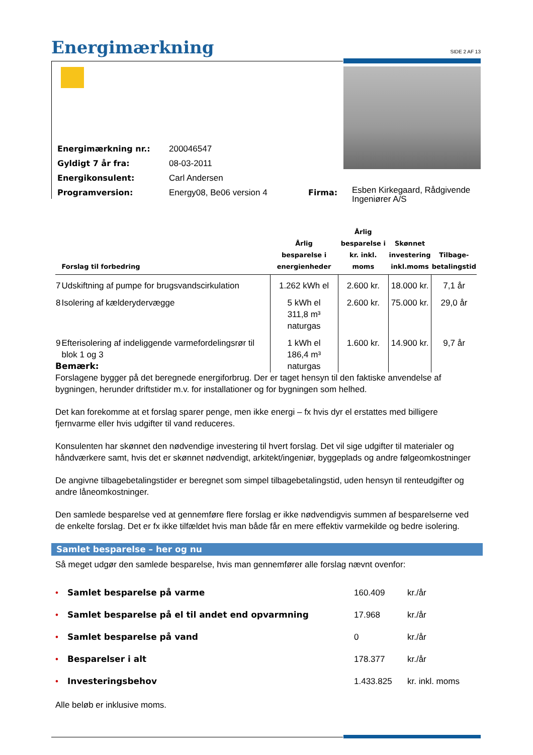Energimærkning SIDE 2 AF 13
| Energimærkning nr.: | 200046547 | | |
| Gyldigt 7 år fra: | 08-03-2011 | | |
| Energikonsulent: | Carl Andersen | | |
| Programversion: | Energy08, Be06 version 4 | Firma: | Esben Kirkegaard, Rådgivende Ingeniører A/S |
| | Forslag til forbedring | Årlig besparelse i energienheder | Årlig besparelse i kr. inkl. moms | Skønnet investering inkl.moms | Tilbage- betalingstid |
| --- | --- | --- | --- | --- | --- |
| 7 | Udskiftning af pumpe for brugsvandscirkulation | 1.262 kWh el | 2.600 kr. | 18.000 kr. | 7,1 år |
| 8 | Isolering af kælderydervægge | 5 kWh el 311,8 m³ naturgas | 2.600 kr. | 75.000 kr. | 29,0 år |
| 9 | Efterisolering af indeliggende varmefordelingsrør til blok 1 og 3 | 1 kWh el 186,4 m³ naturgas | 1.600 kr. | 14.900 kr. | 9,7 år |
Bemærk:
Forslagene bygger på det beregnede energiforbrug. Der er taget hensyn til den faktiske anvendelse af bygningen, herunder driftstider m.v. for installationer og for bygningen som helhed.
Det kan forekomme at et forslag sparer penge, men ikke energi – fx hvis dyr el erstattes med billigere fjernvarme eller hvis udgifter til vand reduceres.
Konsulenten har skønnet den nødvendige investering til hvert forslag. Det vil sige udgifter til materialer og håndværkere samt, hvis det er skønnet nødvendigt, arkitekt/ingeniør, byggeplads og andre følgeomkostninger
De angivne tilbagebetalingstider er beregnet som simpel tilbagebetalingstid, uden hensyn til renteudgifter og andre låneomkostninger.
Den samlede besparelse ved at gennemføre flere forslag er ikke nødvendigvis summen af besparelserne ved de enkelte forslag. Det er fx ikke tilfældet hvis man både får en mere effektiv varmekilde og bedre isolering.
Samlet besparelse – her og nu
Så meget udgør den samlede besparelse, hvis man gennemfører alle forslag nævnt ovenfor:
| • | Samlet besparelse på varme | 160.409 | kr./år |
| • | Samlet besparelse på el til andet end opvarmning | 17.968 | kr./år |
| • | Samlet besparelse på vand | 0 | kr./år |
| • | Besparelser i alt | 178.377 | kr./år |
| • | Investeringsbehov | 1.433.825 | kr. inkl. moms |
Alle beløb er inklusive moms.